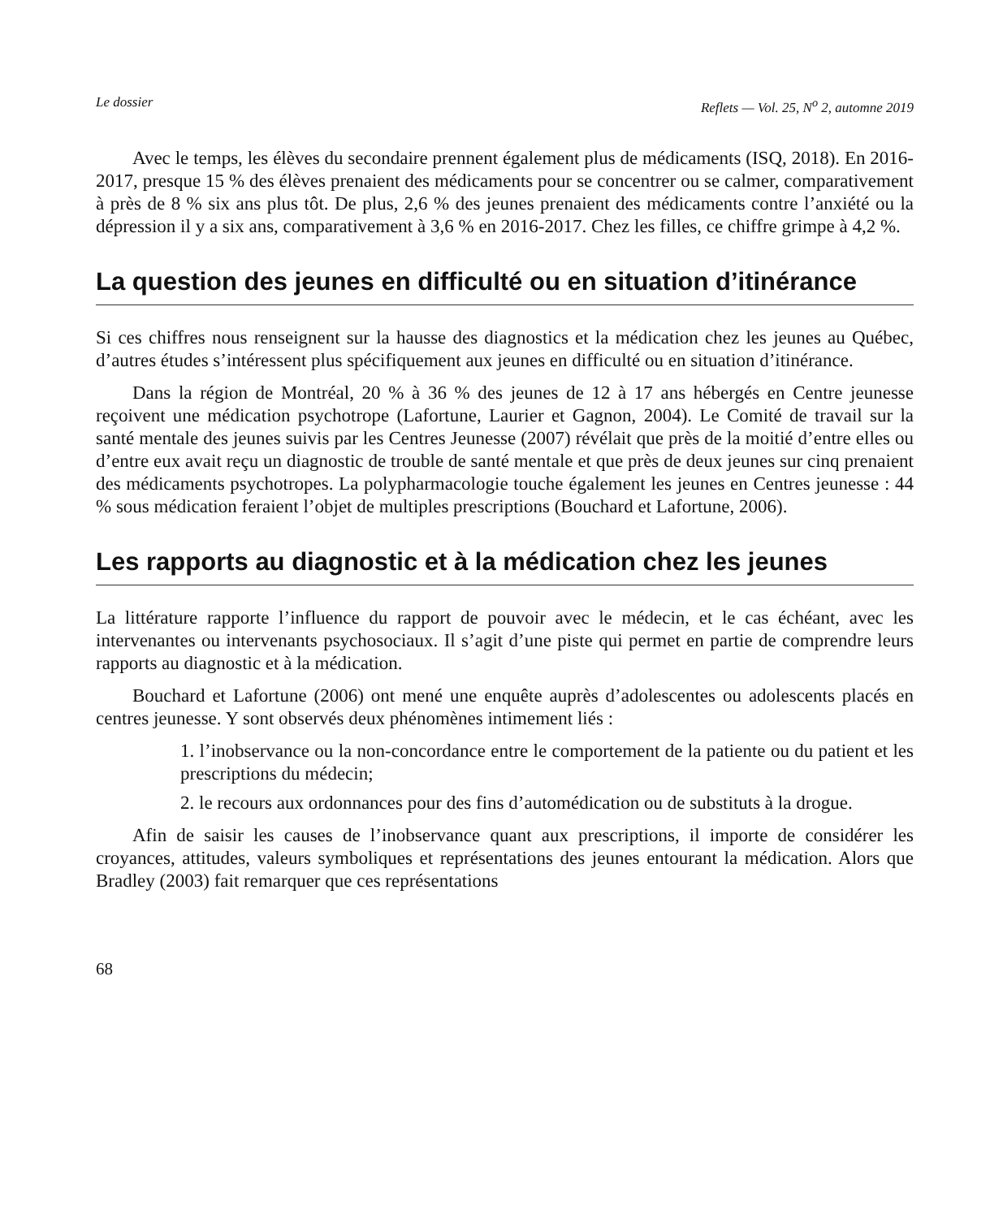Le dossier Reflets — Vol. 25, N<sup>o</sup> 2, automne 2019
Avec le temps, les élèves du secondaire prennent également plus de médicaments (ISQ, 2018). En 2016-2017, presque 15 % des élèves prenaient des médicaments pour se concentrer ou se calmer, comparativement à près de 8 % six ans plus tôt. De plus, 2,6 % des jeunes prenaient des médicaments contre l’anxiété ou la dépression il y a six ans, comparativement à 3,6 % en 2016-2017. Chez les filles, ce chiffre grimpe à 4,2 %.
La question des jeunes en difficulté ou en situation d’itinérance
Si ces chiffres nous renseignent sur la hausse des diagnostics et la médication chez les jeunes au Québec, d’autres études s’intéressent plus spécifiquement aux jeunes en difficulté ou en situation d’itinérance.
Dans la région de Montréal, 20 % à 36 % des jeunes de 12 à 17 ans hébergés en Centre jeunesse reçoivent une médication psychotrope (Lafortune, Laurier et Gagnon, 2004). Le Comité de travail sur la santé mentale des jeunes suivis par les Centres Jeunesse (2007) révélait que près de la moitié d’entre elles ou d’entre eux avait reçu un diagnostic de trouble de santé mentale et que près de deux jeunes sur cinq prenaient des médicaments psychotropes. La polypharmacologie touche également les jeunes en Centres jeunesse : 44 % sous médication feraient l’objet de multiples prescriptions (Bouchard et Lafortune, 2006).
Les rapports au diagnostic et à la médication chez les jeunes
La littérature rapporte l’influence du rapport de pouvoir avec le médecin, et le cas échéant, avec les intervenantes ou intervenants psychosociaux. Il s’agit d’une piste qui permet en partie de comprendre leurs rapports au diagnostic et à la médication.
Bouchard et Lafortune (2006) ont mené une enquête auprès d’adolescentes ou adolescents placés en centres jeunesse. Y sont observés deux phénomènes intimement liés :
1. l’inobservance ou la non-concordance entre le comportement de la patiente ou du patient et les prescriptions du médecin;
2. le recours aux ordonnances pour des fins d’automédication ou de substituts à la drogue.
Afin de saisir les causes de l’inobservance quant aux prescriptions, il importe de considérer les croyances, attitudes, valeurs symboliques et représentations des jeunes entourant la médication. Alors que Bradley (2003) fait remarquer que ces représentations
68